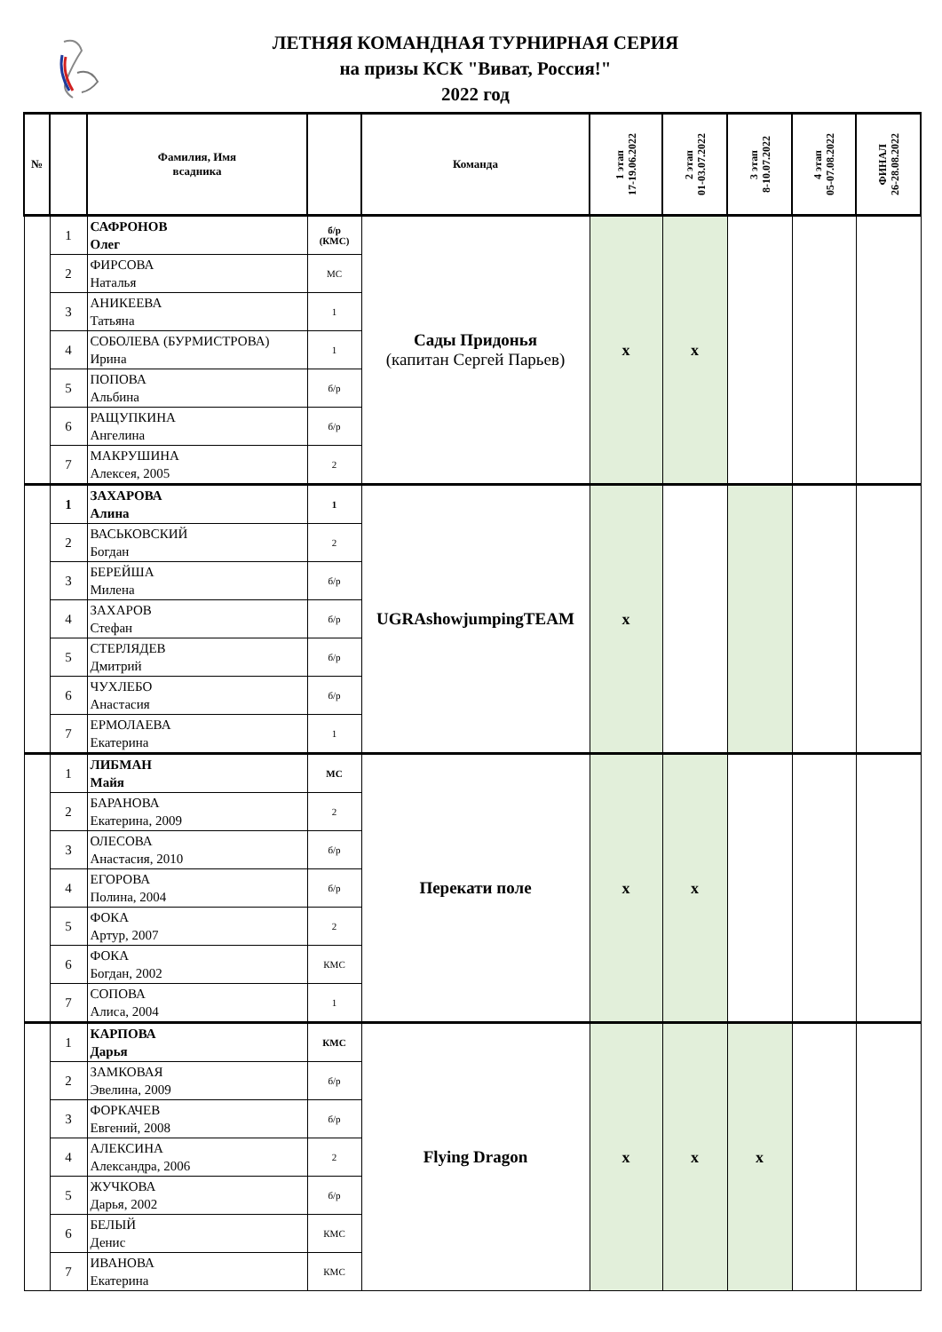ЛЕТНЯЯ КОМАНДНАЯ ТУРНИРНАЯ СЕРИЯ
на призы КСК "Виват, Россия!"
2022 год
| № | | Фамилия, Имя всадника | | Команда | 1 этап 17-19.06.2022 | 2 этап 01-03.07.2022 | 3 этап 8-10.07.2022 | 4 этап 05-07.08.2022 | ФИНАЛ 26-28.08.2022 |
| --- | --- | --- | --- | --- | --- | --- | --- | --- | --- |
| | 1 | САФРОНОВ Олег | б/р (КМС) | Сады Придонья (капитан Сергей Парьев) | x | x | | | |
| | 2 | ФИРСОВА Наталья | МС | | | | | | |
| | 3 | АНИКЕЕВА Татьяна | 1 | | | | | | |
| | 4 | СОБОЛЕВА (БУРМИСТРОВА) Ирина | 1 | | | | | | |
| | 5 | ПОПОВА Альбина | б/р | | | | | | |
| | 6 | РАЩУПКИНА Ангелина | б/р | | | | | | |
| | 7 | МАКРУШИНА Алексея, 2005 | 2 | | | | | | |
| | 1 | ЗАХАРОВА Алина | 1 | UGRAshowjumpingTEAM | x | | | | |
| | 2 | ВАСЬКОВСКИЙ Богдан | 2 | | | | | | |
| | 3 | БЕРЕЙША Милена | б/р | | | | | | |
| | 4 | ЗАХАРОВ Стефан | б/р | | | | | | |
| | 5 | СТЕРЛЯДЕВ Дмитрий | б/р | | | | | | |
| | 6 | ЧУХЛЕБО Анастасия | б/р | | | | | | |
| | 7 | ЕРМОЛАЕВА Екатерина | 1 | | | | | | |
| | 1 | ЛИБМАН Майя | МС | Перекати поле | x | x | | | |
| | 2 | БАРАНОВА Екатерина, 2009 | 2 | | | | | | |
| | 3 | ОЛЕСОВА Анастасия, 2010 | б/р | | | | | | |
| | 4 | ЕГОРОВА Полина, 2004 | б/р | | | | | | |
| | 5 | ФОКА Артур, 2007 | 2 | | | | | | |
| | 6 | ФОКА Богдан, 2002 | КМС | | | | | | |
| | 7 | СОПОВА Алиса, 2004 | 1 | | | | | | |
| | 1 | КАРПОВА Дарья | КМС | Flying Dragon | x | x | x | | |
| | 2 | ЗАМКОВАЯ Эвелина, 2009 | б/р | | | | | | |
| | 3 | ФОРКАЧЕВ Евгений, 2008 | б/р | | | | | | |
| | 4 | АЛЕКСИНА Александра, 2006 | 2 | | | | | | |
| | 5 | ЖУЧКОВА Дарья, 2002 | б/р | | | | | | |
| | 6 | БЕЛЫЙ Денис | КМС | | | | | | |
| | 7 | ИВАНОВА Екатерина | КМС | | | | | | |